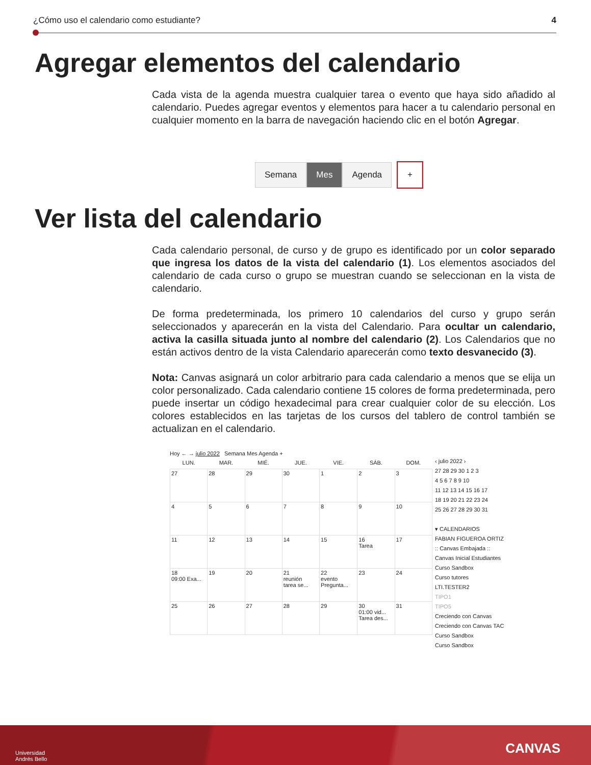¿Cómo uso el calendario como estudiante? 4
Agregar elementos del calendario
Cada vista de la agenda muestra cualquier tarea o evento que haya sido añadido al calendario. Puedes agregar eventos y elementos para hacer a tu calendario personal en cualquier momento en la barra de navegación haciendo clic en el botón Agregar.
Semana Mes Agenda +
Ver lista del calendario
Cada calendario personal, de curso y de grupo es identificado por un color separado que ingresa los datos de la vista del calendario (1). Los elementos asociados del calendario de cada curso o grupo se muestran cuando se seleccionan en la vista de calendario.
De forma predeterminada, los primero 10 calendarios del curso y grupo serán seleccionados y aparecerán en la vista del Calendario. Para ocultar un calendario, activa la casilla situada junto al nombre del calendario (2). Los Calendarios que no están activos dentro de la vista Calendario aparecerán como texto desvanecido (3).
Nota: Canvas asignará un color arbitrario para cada calendario a menos que se elija un color personalizado. Cada calendario contiene 15 colores de forma predeterminada, pero puede insertar un código hexadecimal para crear cualquier color de su elección. Los colores establecidos en las tarjetas de los cursos del tablero de control también se actualizan en el calendario.
Hoy ← → julio 2022 Semana Mes Agenda +
| LUN. | MAR. | MIÉ. | JUE. | VIE. | SÁB. | DOM. |
| --- | --- | --- | --- | --- | --- | --- |
| 27 | 28 | 29 | 30 | 1 | 2 | 3 |
| 4 | 5 | 6 | 7 | 8 | 9 | 10 |
| 11 | 12 | 13 | 14 | 15 | 16 Tarea | 17 |
| 18 09:00 Exa... | 19 | 20 | 21 reunión tarea se... | 22 evento Pregunta... | 23 | 24 |
| 25 | 26 | 27 | 28 | 29 | 30 01:00 vid... Tarea des... | 31 |
‹ julio 2022 ›
27 28 29 30 1 2 3
4 5 6 7 8 9 10
11 12 13 14 15 16 17
18 19 20 21 22 23 24
25 26 27 28 29 30 31
▾ CALENDARIOS
FABIAN FIGUEROA ORTIZ
:: Canvas Embajada ::
Canvas Inicial Estudiantes
Curso Sandbox
Curso tutores
LTI.TESTER2
TIPO1
TIPO5
Creciendo con Canvas
Creciendo con Canvas TAC
Curso Sandbox
Curso Sandbox
Universidad
Andrés Bello
CANVAS